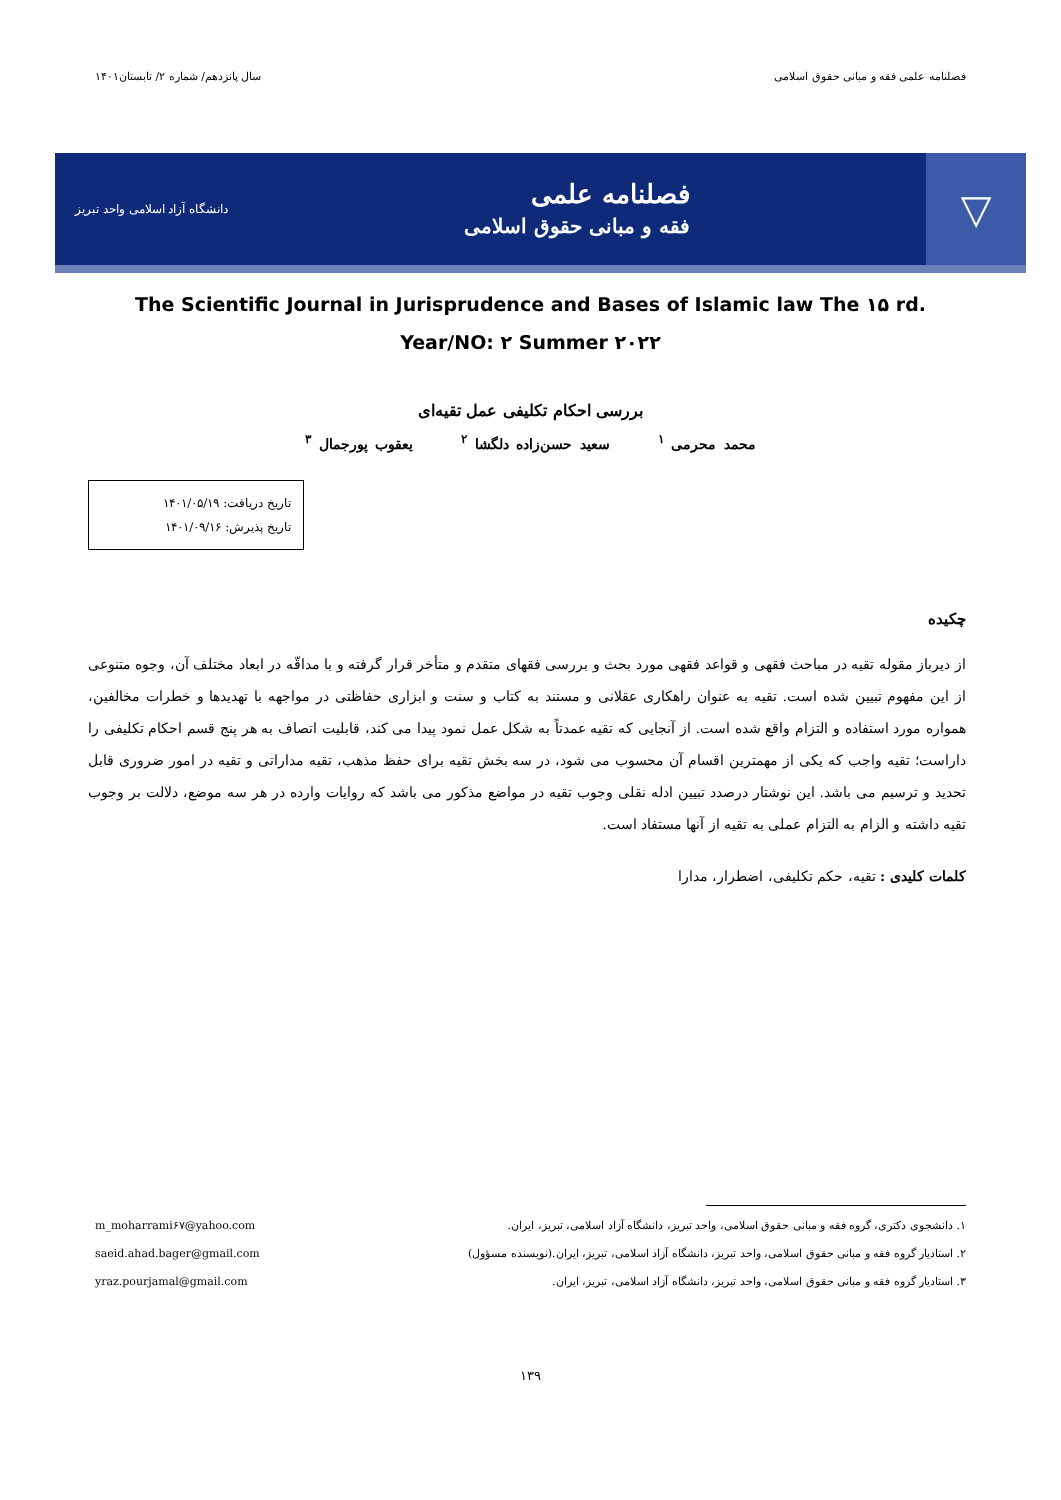فصلنامه علمی فقه و مبانی حقوق اسلامی سال پانزدهم/ شماره ۲/ تابستان۱۴۰۱
▽
فصلنامه علمی
فقه و مبانی حقوق اسلامی
دانشگاه آزاد اسلامی واحد تبریز
The Scientific Journal in Jurisprudence and Bases of Islamic law The ۱۵ rd.
Year/NO: ۲ Summer ۲۰۲۲
بررسی احکام تکلیفی عمل تقیه‌ای
محمد محرمی <sup>۱</sup> سعید حسن‌زاده دلگشا <sup>۲</sup> یعقوب پورجمال <sup>۳</sup>
تاریخ دریافت: ۱۴۰۱/۰۵/۱۹
تاریخ پذیرش: ۱۴۰۱/۰۹/۱۶
چکیده
از دیرباز مقوله تقیه در مباحث فقهی و قواعد فقهی مورد بحث و بررسی فقهای متقدم و متأخر قرار گرفته و با مداقّه در ابعاد مختلف آن، وجوه متنوعی از این مفهوم تبیین شده است. تقیه به عنوان راهکاری عقلانی و مستند به کتاب و سنت و ابزاری حفاظتی در مواجهه با تهدیدها و خطرات مخالفین، همواره مورد استفاده و التزام واقع شده است. از آنجایی که تقیه عمدتاً به شکل عمل نمود پیدا می کند، قابلیت اتصاف به هر پنج قسم احکام تکلیفی را داراست؛ تقیه واجب که یکی از مهمترین اقسام آن محسوب می شود، در سه بخش تقیه برای حفظ مذهب، تقیه مداراتی و تقیه در امور ضروری قابل تحدید و ترسیم می باشد. این نوشتار درصدد تبیین ادله نقلی وجوب تقیه در مواضع مذکور می باشد که روایات وارده در هر سه موضع، دلالت بر وجوب تقیه داشته و الزام به التزام عملی به تقیه از آنها مستفاد است.
کلمات کلیدی : تقیه، حکم تکلیفی، اضطرار، مدارا
۱. دانشجوی دکتری، گروه فقه و مبانی حقوق اسلامی، واحد تبریز، دانشگاه آزاد اسلامی، تبریز، ایران. m_moharrami۶۷@yahoo.com
۲. استادیار گروه فقه و مبانی حقوق اسلامی، واحد تبریز، دانشگاه آزاد اسلامی، تبریز، ایران.(نویسنده مسؤول) saeid.ahad.bager@gmail.com
۳. استادیار گروه فقه و مبانی حقوق اسلامی، واحد تبریز، دانشگاه آزاد اسلامی، تبریز، ایران. yraz.pourjamal@gmail.com
۱۳۹